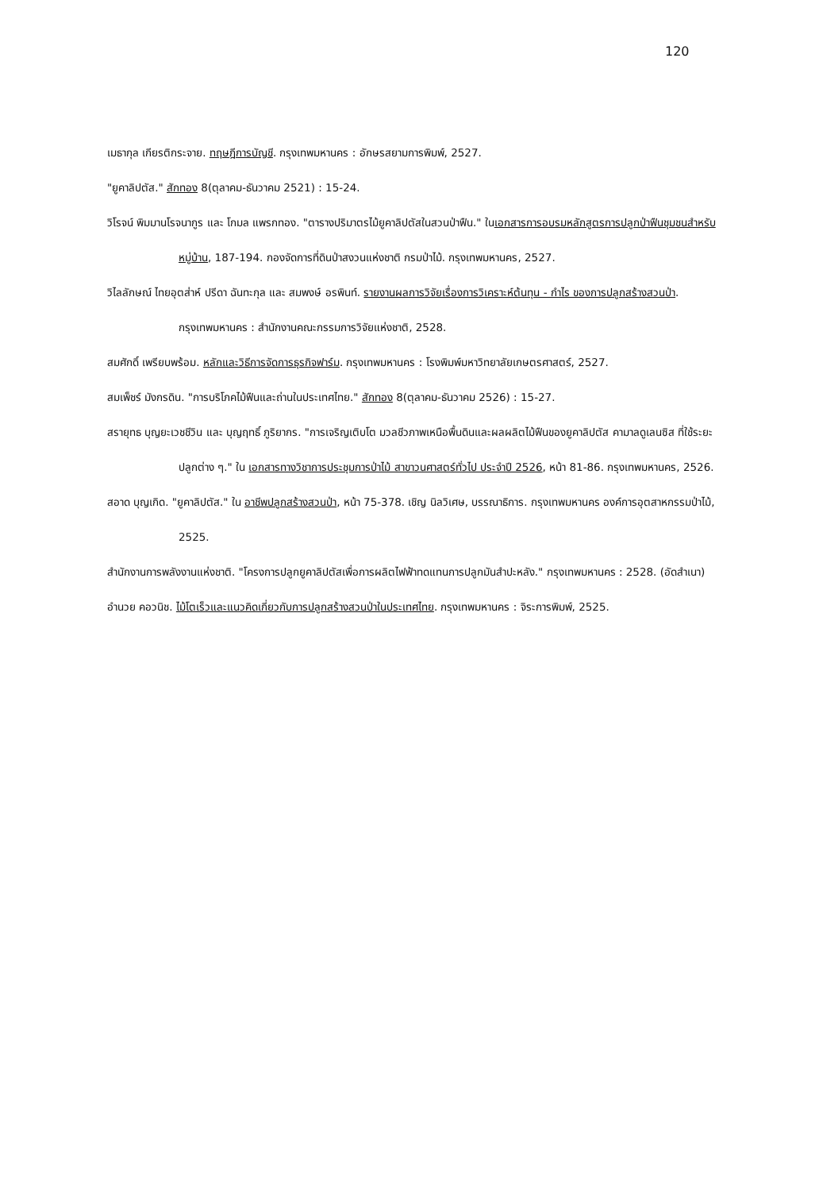120
เมธากุล เกียรติกระจาย. ทฤษฎีการบัญชี. กรุงเทพมหานคร : อักษรสยามการพิมพ์, 2527.
"ยูคาลิปตัส." สักทอง 8(ตุลาคม-ธันวาคม 2521) : 15-24.
วิโรจน์ พิมมานโรจนากูร และ โกมล แพรกทอง. "ตารางปริมาตรไม้ยูคาลิปตัสในสวนป่าฟืน." ในเอกสารการอบรมหลักสูตรการปลูกป่าฟืนชุมชนสำหรับหมู่บ้าน, 187-194. กองจัดการที่ดินป่าสงวนแห่งชาติ กรมป่าไม้. กรุงเทพมหานคร, 2527.
วิไลลักษณ์ ไทยอุตส่าห์ ปรีดา ฉันทะกุล และ สมพงษ์ อรพินท์. รายงานผลการวิจัยเรื่องการวิเคราะห์ต้นทุน - กำไร ของการปลูกสร้างสวนป่า. กรุงเทพมหานคร : สำนักงานคณะกรรมการวิจัยแห่งชาติ, 2528.
สมศักดิ์ เพรียบพร้อม. หลักและวิธีการจัดการธุรกิจฟาร์ม. กรุงเทพมหานคร : โรงพิมพ์มหาวิทยาลัยเกษตรศาสตร์, 2527.
สมเพ็ชร์ มังกรดิน. "การบริโภคไม้ฟืนและถ่านในประเทศไทย." สักทอง 8(ตุลาคม-ธันวาคม 2526) : 15-27.
สรายุทธ บุญยะเวชชีวิน และ บุญฤทธิ์ ภูริยากร. "การเจริญเติบโต มวลชีวภาพเหนือพื้นดินและผลผลิตไม้ฟืนของยูคาลิปตัส คามาลดูเลนซิส ที่ใช้ระยะปลูกต่าง ๆ." ใน เอกสารทางวิชาการประชุมการป่าไม้ สาขาวนศาสตร์ทั่วไป ประจำปี 2526, หน้า 81-86. กรุงเทพมหานคร, 2526.
สอาด บุญเกิด. "ยูคาลิปตัส." ใน อาชีพปลูกสร้างสวนป่า, หน้า 75-378. เชิญ นิลวิเศษ, บรรณาธิการ. กรุงเทพมหานคร องค์การอุตสาหกรรมป่าไม้, 2525.
สำนักงานการพลังงานแห่งชาติ. "โครงการปลูกยูคาลิปตัสเพื่อการผลิตไฟฟ้าทดแทนการปลูกมันสำปะหลัง." กรุงเทพมหานคร : 2528. (อัดสำเนา)
อำนวย คอวนิช. ไม้โตเร็วและแนวคิดเกี่ยวกับการปลูกสร้างสวนป่าในประเทศไทย. กรุงเทพมหานคร : จิระการพิมพ์, 2525.